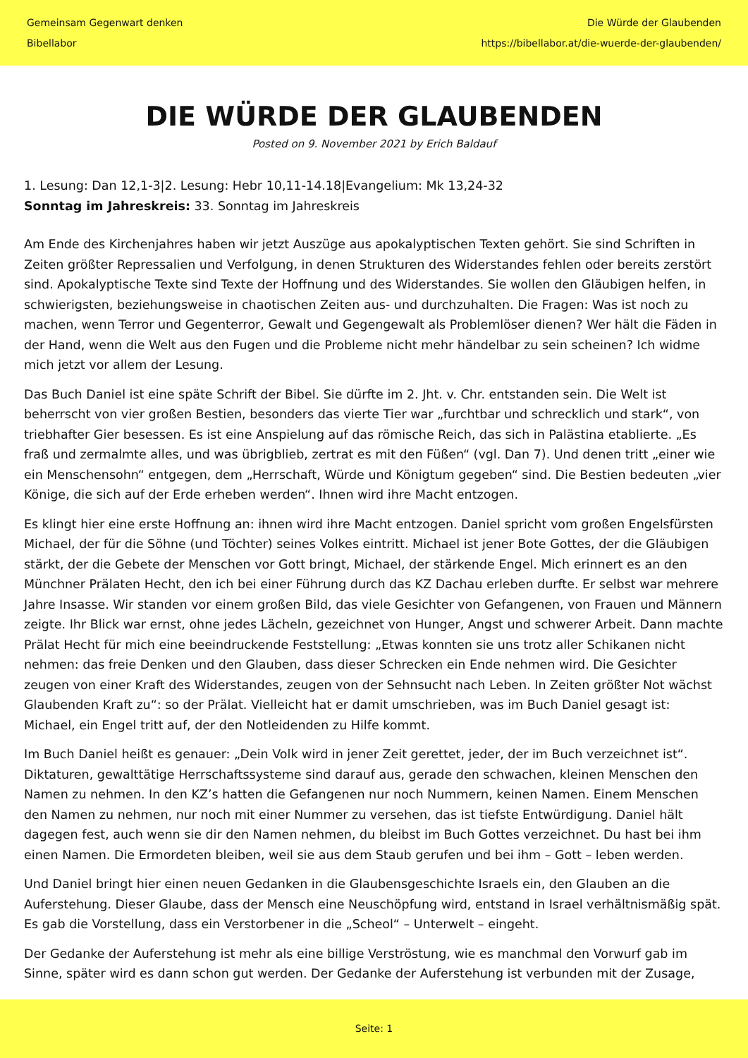Gemeinsam Gegenwart denken
Bibellabor
Die Würde der Glaubenden
https://bibellabor.at/die-wuerde-der-glaubenden/
DIE WÜRDE DER GLAUBENDEN
Posted on 9. November 2021 by Erich Baldauf
1. Lesung: Dan 12,1-3|2. Lesung: Hebr 10,11-14.18|Evangelium: Mk 13,24-32
Sonntag im Jahreskreis: 33. Sonntag im Jahreskreis
Am Ende des Kirchenjahres haben wir jetzt Auszüge aus apokalyptischen Texten gehört. Sie sind Schriften in Zeiten größter Repressalien und Verfolgung, in denen Strukturen des Widerstandes fehlen oder bereits zerstört sind. Apokalyptische Texte sind Texte der Hoffnung und des Widerstandes. Sie wollen den Gläubigen helfen, in schwierigsten, beziehungsweise in chaotischen Zeiten aus- und durchzuhalten. Die Fragen: Was ist noch zu machen, wenn Terror und Gegenterror, Gewalt und Gegengewalt als Problemlöser dienen? Wer hält die Fäden in der Hand, wenn die Welt aus den Fugen und die Probleme nicht mehr händelbar zu sein scheinen? Ich widme mich jetzt vor allem der Lesung.
Das Buch Daniel ist eine späte Schrift der Bibel. Sie dürfte im 2. Jht. v. Chr. entstanden sein. Die Welt ist beherrscht von vier großen Bestien, besonders das vierte Tier war „furchtbar und schrecklich und stark“, von triebhafter Gier besessen. Es ist eine Anspielung auf das römische Reich, das sich in Palästina etablierte. „Es fraß und zermalmte alles, und was übrigblieb, zertrat es mit den Füßen“ (vgl. Dan 7). Und denen tritt „einer wie ein Menschensohn“ entgegen, dem „Herrschaft, Würde und Königtum gegeben“ sind. Die Bestien bedeuten „vier Könige, die sich auf der Erde erheben werden“. Ihnen wird ihre Macht entzogen.
Es klingt hier eine erste Hoffnung an: ihnen wird ihre Macht entzogen. Daniel spricht vom großen Engelsfürsten Michael, der für die Söhne (und Töchter) seines Volkes eintritt. Michael ist jener Bote Gottes, der die Gläubigen stärkt, der die Gebete der Menschen vor Gott bringt, Michael, der stärkende Engel. Mich erinnert es an den Münchner Prälaten Hecht, den ich bei einer Führung durch das KZ Dachau erleben durfte. Er selbst war mehrere Jahre Insasse. Wir standen vor einem großen Bild, das viele Gesichter von Gefangenen, von Frauen und Männern zeigte. Ihr Blick war ernst, ohne jedes Lächeln, gezeichnet von Hunger, Angst und schwerer Arbeit. Dann machte Prälat Hecht für mich eine beeindruckende Feststellung: „Etwas konnten sie uns trotz aller Schikanen nicht nehmen: das freie Denken und den Glauben, dass dieser Schrecken ein Ende nehmen wird. Die Gesichter zeugen von einer Kraft des Widerstandes, zeugen von der Sehnsucht nach Leben. In Zeiten größter Not wächst Glaubenden Kraft zu“: so der Prälat. Vielleicht hat er damit umschrieben, was im Buch Daniel gesagt ist: Michael, ein Engel tritt auf, der den Notleidenden zu Hilfe kommt.
Im Buch Daniel heißt es genauer: „Dein Volk wird in jener Zeit gerettet, jeder, der im Buch verzeichnet ist“. Diktaturen, gewalttätige Herrschaftssysteme sind darauf aus, gerade den schwachen, kleinen Menschen den Namen zu nehmen. In den KZ’s hatten die Gefangenen nur noch Nummern, keinen Namen. Einem Menschen den Namen zu nehmen, nur noch mit einer Nummer zu versehen, das ist tiefste Entwürdigung. Daniel hält dagegen fest, auch wenn sie dir den Namen nehmen, du bleibst im Buch Gottes verzeichnet. Du hast bei ihm einen Namen. Die Ermordeten bleiben, weil sie aus dem Staub gerufen und bei ihm – Gott – leben werden.
Und Daniel bringt hier einen neuen Gedanken in die Glaubensgeschichte Israels ein, den Glauben an die Auferstehung. Dieser Glaube, dass der Mensch eine Neuschöpfung wird, entstand in Israel verhältnismäßig spät. Es gab die Vorstellung, dass ein Verstorbener in die „Scheol“ – Unterwelt – eingeht.
Der Gedanke der Auferstehung ist mehr als eine billige Verströstung, wie es manchmal den Vorwurf gab im Sinne, später wird es dann schon gut werden. Der Gedanke der Auferstehung ist verbunden mit der Zusage,
Seite: 1